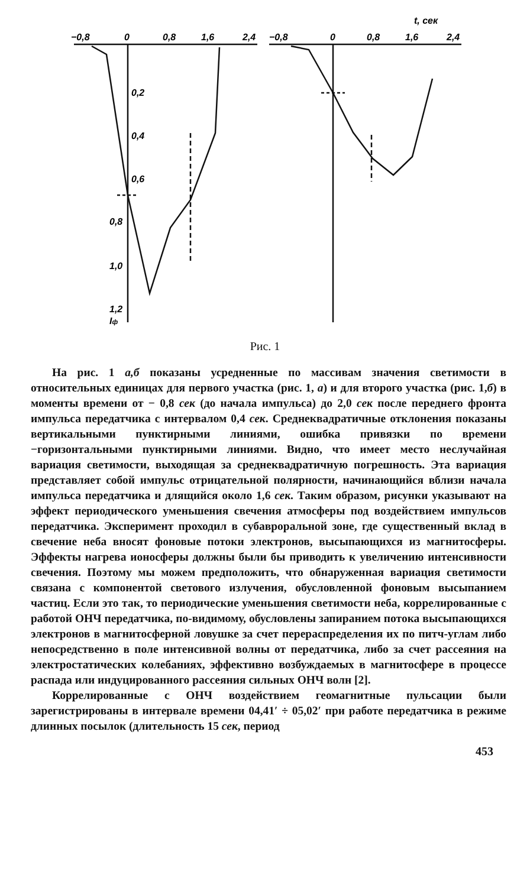−0,8
0
0,8
1,6
2,4
−0,8
0
0,8
1,6
2,4
t, сек
0,2
0,4
0,6
0,8
1,0
1,2
Iф
Рис. 1
На рис. 1 а,б показаны усредненные по массивам значения светимости в относительных единицах для первого участка (рис. 1, а) и для второго участка (рис. 1,б) в моменты времени от − 0,8 сек (до начала импульса) до 2,0 сек после переднего фронта импульса передатчика с интервалом 0,4 сек. Среднеквадратичные отклонения показаны вертикальными пунктирными линиями, ошибка привязки по времени −горизонтальными пунктирными линиями. Видно, что имеет место неслучайная вариация светимости, выходящая за среднеквадратичную погрешность. Эта вариация представляет собой импульс отрицательной полярности, начинающийся вблизи начала импульса передатчика и длящийся около 1,6 сек. Таким образом, рисунки указывают на эффект периодического уменьшения свечения атмосферы под воздействием импульсов передатчика. Эксперимент проходил в субавроральной зоне, где существенный вклад в свечение неба вносят фоновые потоки электронов, высыпающихся из магнитосферы. Эффекты нагрева ионосферы должны были бы приводить к увеличению интенсивности свечения. Поэтому мы можем предположить, что обнаруженная вариация светимости связана с компонентой светового излучения, обусловленной фоновым высыпанием частиц. Если это так, то периодические уменьшения светимости неба, коррелированные с работой ОНЧ передатчика, по-видимому, обусловлены запиранием потока высыпающихся электронов в магнитосферной ловушке за счет перераспределения их по питч-углам либо непосредственно в поле интенсивной волны от передатчика, либо за счет рассеяния на электростатических колебаниях, эффективно возбуждаемых в магнитосфере в процессе распада или индуцированного рассеяния сильных ОНЧ волн [2].
Коррелированные с ОНЧ воздействием геомагнитные пульсации были зарегистрированы в интервале времени 04,41′ ÷ 05,02′ при работе передатчика в режиме длинных посылок (длительность 15 сек, период
453